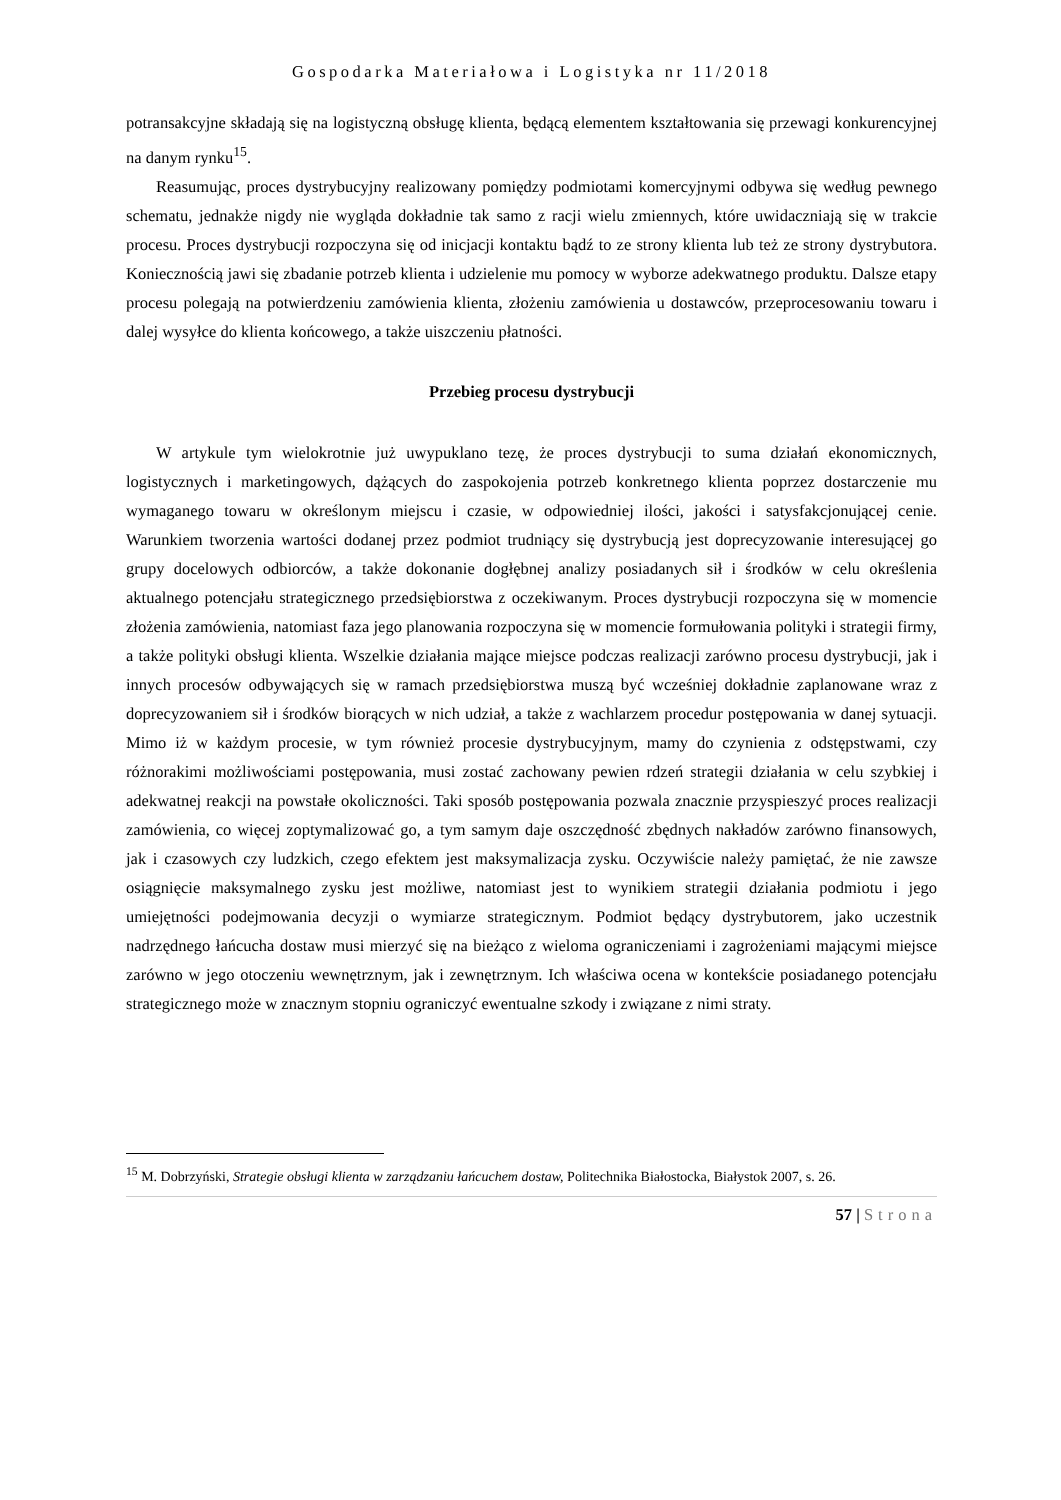Gospodarka Materiałowa i Logistyka nr 11/2018
potransakcyjne składają się na logistyczną obsługę klienta, będącą elementem kształtowania się przewagi konkurencyjnej na danym rynku<sup>15</sup>.
Reasumując, proces dystrybucyjny realizowany pomiędzy podmiotami komercyjnymi odbywa się według pewnego schematu, jednakże nigdy nie wygląda dokładnie tak samo z racji wielu zmiennych, które uwidaczniają się w trakcie procesu. Proces dystrybucji rozpoczyna się od inicjacji kontaktu bądź to ze strony klienta lub też ze strony dystrybutora. Koniecznością jawi się zbadanie potrzeb klienta i udzielenie mu pomocy w wyborze adekwatnego produktu. Dalsze etapy procesu polegają na potwierdzeniu zamówienia klienta, złożeniu zamówienia u dostawców, przeprocesowaniu towaru i dalej wysyłce do klienta końcowego, a także uiszczeniu płatności.
Przebieg procesu dystrybucji
W artykule tym wielokrotnie już uwypuklano tezę, że proces dystrybucji to suma działań ekonomicznych, logistycznych i marketingowych, dążących do zaspokojenia potrzeb konkretnego klienta poprzez dostarczenie mu wymaganego towaru w określonym miejscu i czasie, w odpowiedniej ilości, jakości i satysfakcjonującej cenie. Warunkiem tworzenia wartości dodanej przez podmiot trudniący się dystrybucją jest doprecyzowanie interesującej go grupy docelowych odbiorców, a także dokonanie dogłębnej analizy posiadanych sił i środków w celu określenia aktualnego potencjału strategicznego przedsiębiorstwa z oczekiwanym. Proces dystrybucji rozpoczyna się w momencie złożenia zamówienia, natomiast faza jego planowania rozpoczyna się w momencie formułowania polityki i strategii firmy, a także polityki obsługi klienta. Wszelkie działania mające miejsce podczas realizacji zarówno procesu dystrybucji, jak i innych procesów odbywających się w ramach przedsiębiorstwa muszą być wcześniej dokładnie zaplanowane wraz z doprecyzowaniem sił i środków biorących w nich udział, a także z wachlarzem procedur postępowania w danej sytuacji. Mimo iż w każdym procesie, w tym również procesie dystrybucyjnym, mamy do czynienia z odstępstwami, czy różnorakimi możliwościami postępowania, musi zostać zachowany pewien rdzeń strategii działania w celu szybkiej i adekwatnej reakcji na powstałe okoliczności. Taki sposób postępowania pozwala znacznie przyspieszyć proces realizacji zamówienia, co więcej zoptymalizować go, a tym samym daje oszczędność zbędnych nakładów zarówno finansowych, jak i czasowych czy ludzkich, czego efektem jest maksymalizacja zysku. Oczywiście należy pamiętać, że nie zawsze osiągnięcie maksymalnego zysku jest możliwe, natomiast jest to wynikiem strategii działania podmiotu i jego umiejętności podejmowania decyzji o wymiarze strategicznym. Podmiot będący dystrybutorem, jako uczestnik nadrzędnego łańcucha dostaw musi mierzyć się na bieżąco z wieloma ograniczeniami i zagrożeniami mającymi miejsce zarówno w jego otoczeniu wewnętrznym, jak i zewnętrznym. Ich właściwa ocena w kontekście posiadanego potencjału strategicznego może w znacznym stopniu ograniczyć ewentualne szkody i związane z nimi straty.
<sup>15</sup> M. Dobrzyński, Strategie obsługi klienta w zarządzaniu łańcuchem dostaw, Politechnika Białostocka, Białystok 2007, s. 26.
57 | Strona